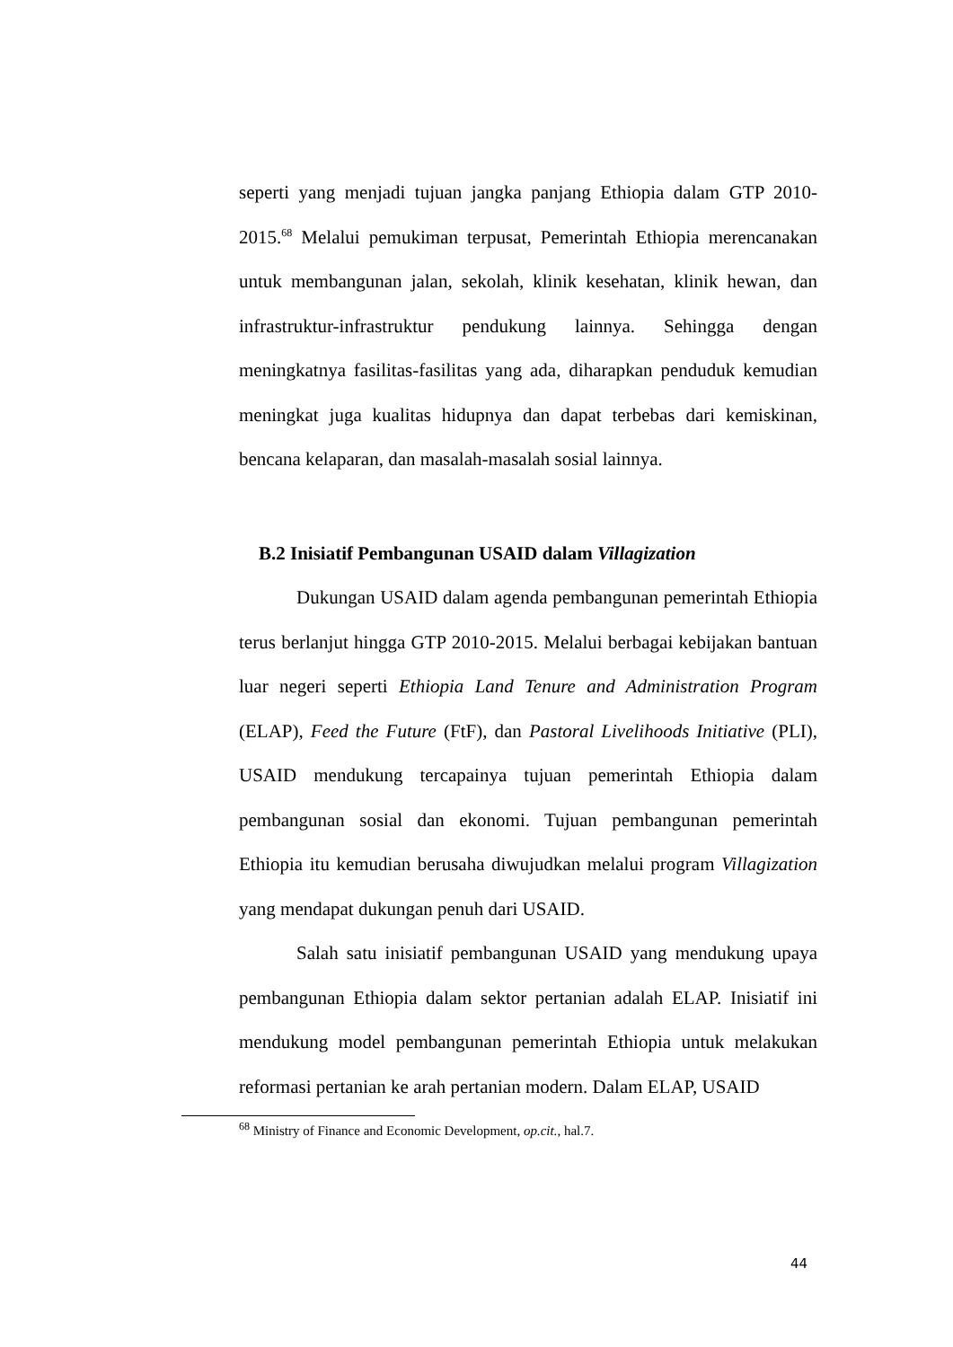seperti yang menjadi tujuan jangka panjang Ethiopia dalam GTP 2010-2015.<sup>68</sup> Melalui pemukiman terpusat, Pemerintah Ethiopia merencanakan untuk membangunan jalan, sekolah, klinik kesehatan, klinik hewan, dan infrastruktur-infrastruktur pendukung lainnya. Sehingga dengan meningkatnya fasilitas-fasilitas yang ada, diharapkan penduduk kemudian meningkat juga kualitas hidupnya dan dapat terbebas dari kemiskinan, bencana kelaparan, dan masalah-masalah sosial lainnya.
B.2 Inisiatif Pembangunan USAID dalam Villagization
Dukungan USAID dalam agenda pembangunan pemerintah Ethiopia terus berlanjut hingga GTP 2010-2015. Melalui berbagai kebijakan bantuan luar negeri seperti Ethiopia Land Tenure and Administration Program (ELAP), Feed the Future (FtF), dan Pastoral Livelihoods Initiative (PLI), USAID mendukung tercapainya tujuan pemerintah Ethiopia dalam pembangunan sosial dan ekonomi. Tujuan pembangunan pemerintah Ethiopia itu kemudian berusaha diwujudkan melalui program Villagization yang mendapat dukungan penuh dari USAID.
Salah satu inisiatif pembangunan USAID yang mendukung upaya pembangunan Ethiopia dalam sektor pertanian adalah ELAP. Inisiatif ini mendukung model pembangunan pemerintah Ethiopia untuk melakukan reformasi pertanian ke arah pertanian modern. Dalam ELAP, USAID
<sup>68</sup> Ministry of Finance and Economic Development, op.cit., hal.7.
44